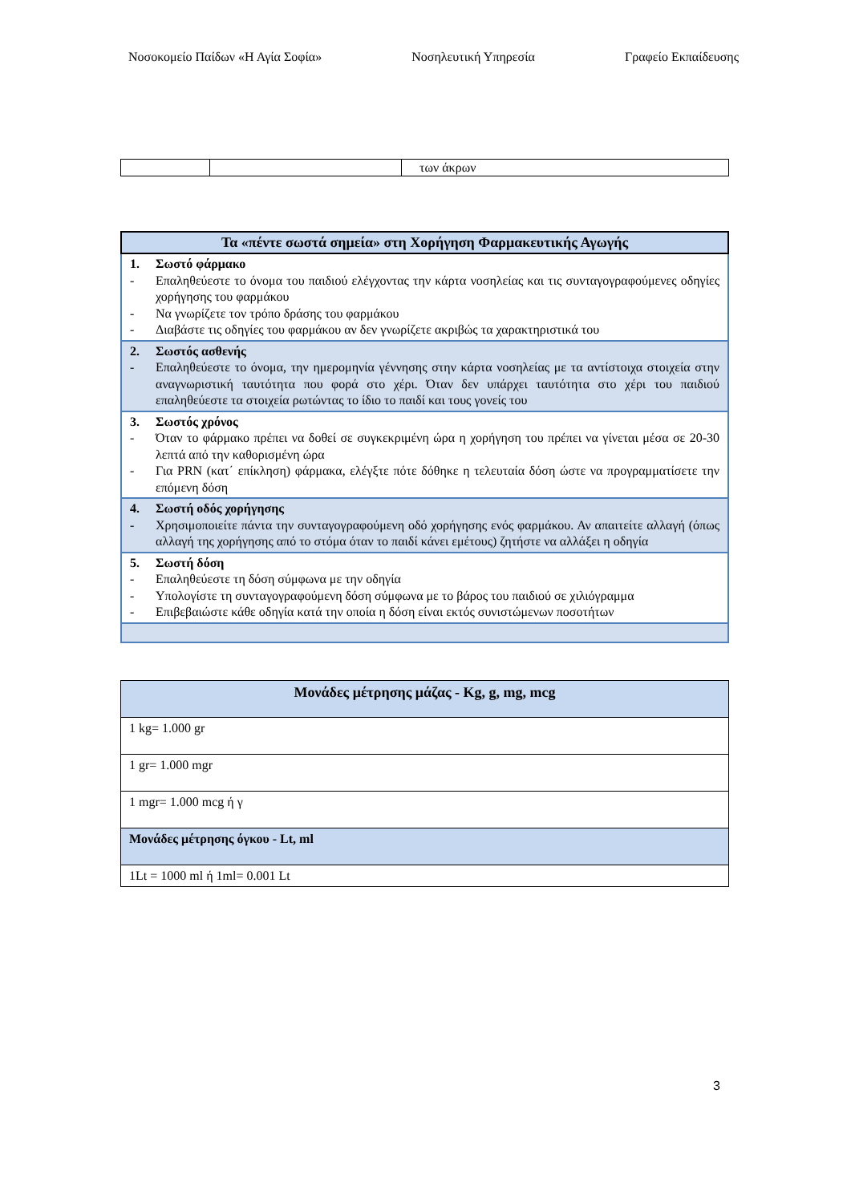Νοσοκομείο Παίδων «Η Αγία Σοφία» Νοσηλευτική Υπηρεσία Γραφείο Εκπαίδευσης
| | | των άκρων |
| Τα «πέντε σωστά σημεία» στη Χορήγηση Φαρμακευτικής Αγωγής |
| --- |
| 1. Σωστό φάρμακο - Επαληθεύεστε το όνομα του παιδιού ελέγχοντας την κάρτα νοσηλείας και τις συνταγογραφούμενες οδηγίες χορήγησης του φαρμάκου - Να γνωρίζετε τον τρόπο δράσης του φαρμάκου - Διαβάστε τις οδηγίες του φαρμάκου αν δεν γνωρίζετε ακριβώς τα χαρακτηριστικά του |
| 2. Σωστός ασθενής - Επαληθεύεστε το όνομα, την ημερομηνία γέννησης στην κάρτα νοσηλείας με τα αντίστοιχα στοιχεία στην αναγνωριστική ταυτότητα που φορά στο χέρι. Όταν δεν υπάρχει ταυτότητα στο χέρι του παιδιού επαληθεύεστε τα στοιχεία ρωτώντας το ίδιο το παιδί και τους γονείς του |
| 3. Σωστός χρόνος - Όταν το φάρμακο πρέπει να δοθεί σε συγκεκριμένη ώρα η χορήγηση του πρέπει να γίνεται μέσα σε 20-30 λεπτά από την καθορισμένη ώρα - Για PRN (κατ΄ επίκληση) φάρμακα, ελέγξτε πότε δόθηκε η τελευταία δόση ώστε να προγραμματίσετε την επόμενη δόση |
| 4. Σωστή οδός χορήγησης - Χρησιμοποιείτε πάντα την συνταγογραφούμενη οδό χορήγησης ενός φαρμάκου. Αν απαιτείτε αλλαγή (όπως αλλαγή της χορήγησης από το στόμα όταν το παιδί κάνει εμέτους) ζητήστε να αλλάξει η οδηγία |
| 5. Σωστή δόση - Επαληθεύεστε τη δόση σύμφωνα με την οδηγία - Υπολογίστε τη συνταγογραφούμενη δόση σύμφωνα με το βάρος του παιδιού σε χιλιόγραμμα - Επιβεβαιώστε κάθε οδηγία κατά την οποία η δόση είναι εκτός συνιστώμενων ποσοτήτων |
| Μονάδες μέτρησης μάζας - Kg, g, mg, mcg |
| --- |
| 1 kg= 1.000 gr |
| 1 gr= 1.000 mgr |
| 1 mgr= 1.000 mcg ή γ |
| Μονάδες μέτρησης όγκου - Lt, ml |
| 1Lt = 1000 ml ή 1ml= 0.001 Lt |
3